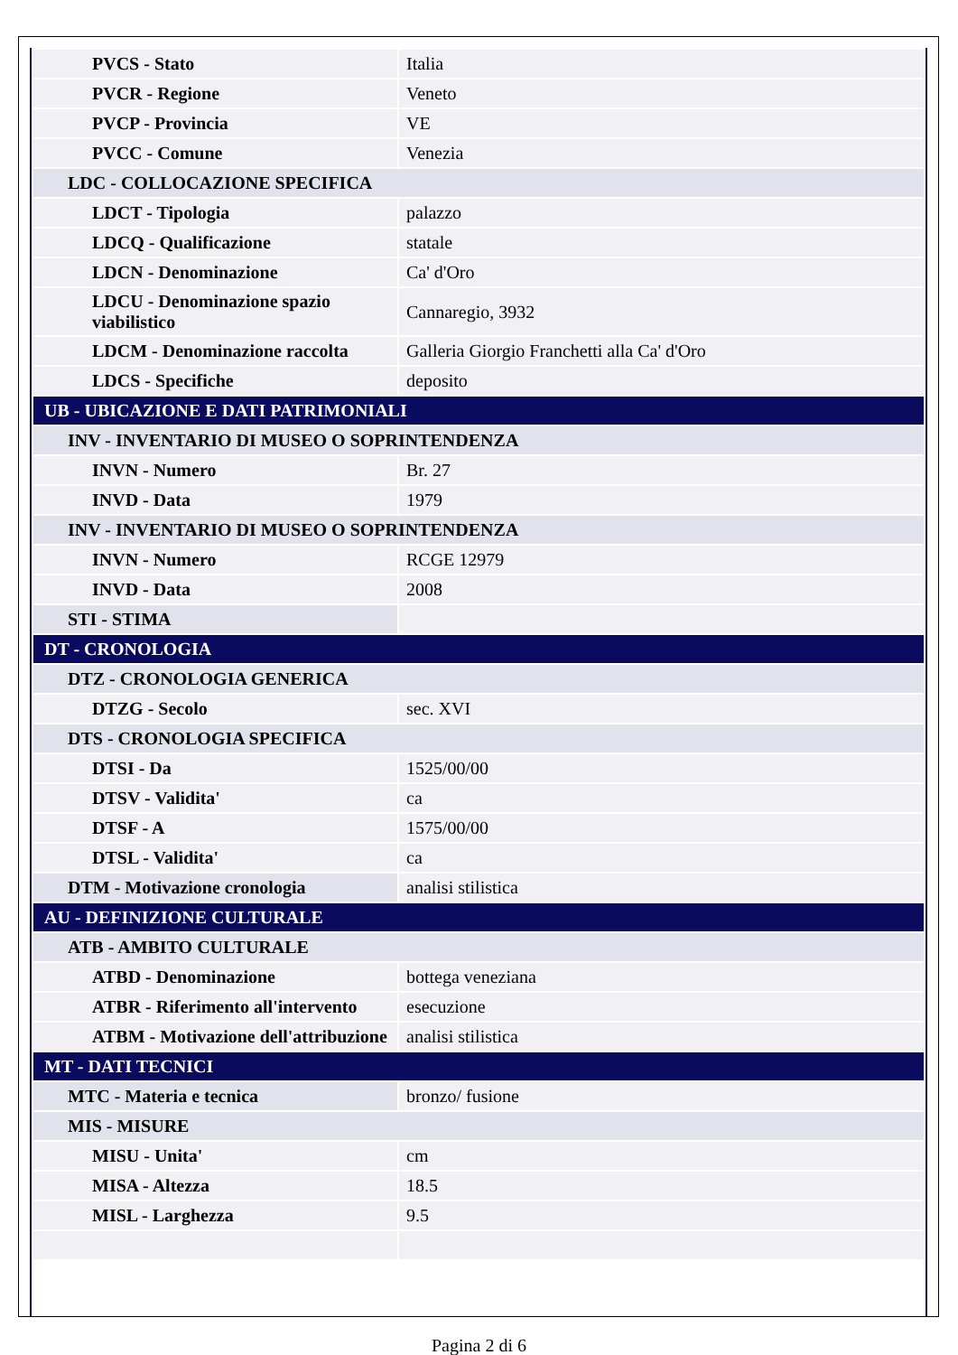| PVCS - Stato | Italia |
| PVCR - Regione | Veneto |
| PVCP - Provincia | VE |
| PVCC - Comune | Venezia |
| LDC - COLLOCAZIONE SPECIFICA | |
| LDCT - Tipologia | palazzo |
| LDCQ - Qualificazione | statale |
| LDCN - Denominazione | Ca' d'Oro |
| LDCU - Denominazione spazio viabilistico | Cannaregio, 3932 |
| LDCM - Denominazione raccolta | Galleria Giorgio Franchetti alla Ca' d'Oro |
| LDCS - Specifiche | deposito |
| UB - UBICAZIONE E DATI PATRIMONIALI | |
| INV - INVENTARIO DI MUSEO O SOPRINTENDENZA | |
| INVN - Numero | Br. 27 |
| INVD - Data | 1979 |
| INV - INVENTARIO DI MUSEO O SOPRINTENDENZA | |
| INVN - Numero | RCGE 12979 |
| INVD - Data | 2008 |
| STI - STIMA | |
| DT - CRONOLOGIA | |
| DTZ - CRONOLOGIA GENERICA | |
| DTZG - Secolo | sec. XVI |
| DTS - CRONOLOGIA SPECIFICA | |
| DTSI - Da | 1525/00/00 |
| DTSV - Validita' | ca |
| DTSF - A | 1575/00/00 |
| DTSL - Validita' | ca |
| DTM - Motivazione cronologia | analisi stilistica |
| AU - DEFINIZIONE CULTURALE | |
| ATB - AMBITO CULTURALE | |
| ATBD - Denominazione | bottega veneziana |
| ATBR - Riferimento all'intervento | esecuzione |
| ATBM - Motivazione dell'attribuzione | analisi stilistica |
| MT - DATI TECNICI | |
| MTC - Materia e tecnica | bronzo/ fusione |
| MIS - MISURE | |
| MISU - Unita' | cm |
| MISA - Altezza | 18.5 |
| MISL - Larghezza | 9.5 |
Pagina 2 di 6